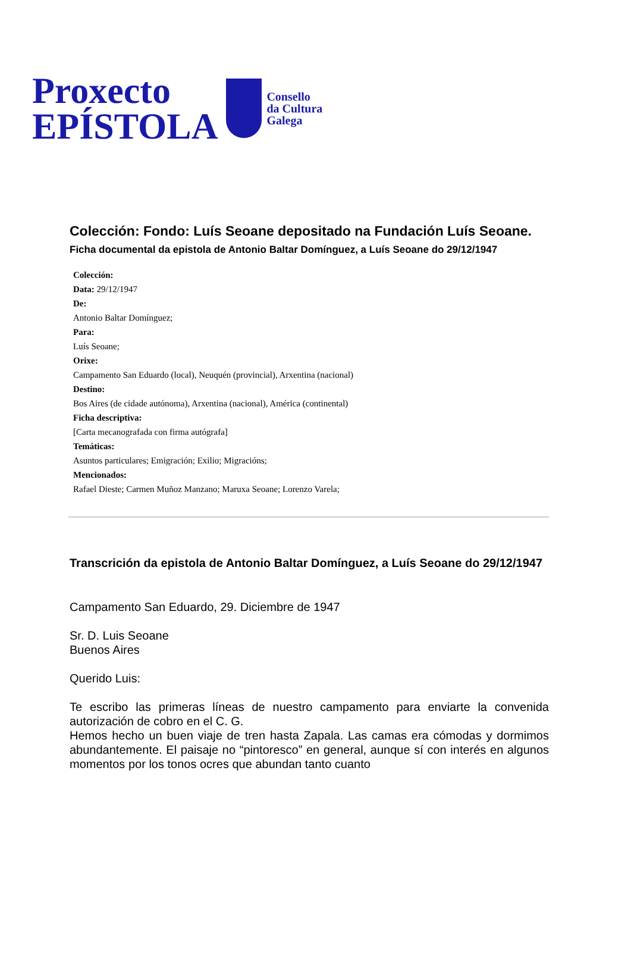Proxecto
EPÍSTOLA
Consello
da Cultura
Galega
Colección: Fondo: Luís Seoane depositado na Fundación Luís Seoane.
Ficha documental da epistola de Antonio Baltar Domínguez, a Luís Seoane do 29/12/1947
Colección:
Data: 29/12/1947
De:
Antonio Baltar Domínguez;
Para:
Luís Seoane;
Orixe:
Campamento San Eduardo (local), Neuquén (provincial), Arxentina (nacional)
Destino:
Bos Aires (de cidade autónoma), Arxentina (nacional), América (continental)
Ficha descriptiva:
[Carta mecanografada con firma autógrafa]
Temáticas:
Asuntos particulares; Emigración; Exilio; Migracións;
Mencionados:
Rafael Dieste; Carmen Muñoz Manzano; Maruxa Seoane; Lorenzo Varela;
Transcrición da epistola de Antonio Baltar Domínguez, a Luís Seoane do 29/12/1947
Campamento San Eduardo, 29. Diciembre de 1947
Sr. D. Luis Seoane
Buenos Aires
Querido Luis:
Te escribo las primeras líneas de nuestro campamento para enviarte la convenida autorización de cobro en el C. G.
Hemos hecho un buen viaje de tren hasta Zapala. Las camas era cómodas y dormimos abundantemente. El paisaje no “pintoresco” en general, aunque sí con interés en algunos momentos por los tonos ocres que abundan tanto cuanto